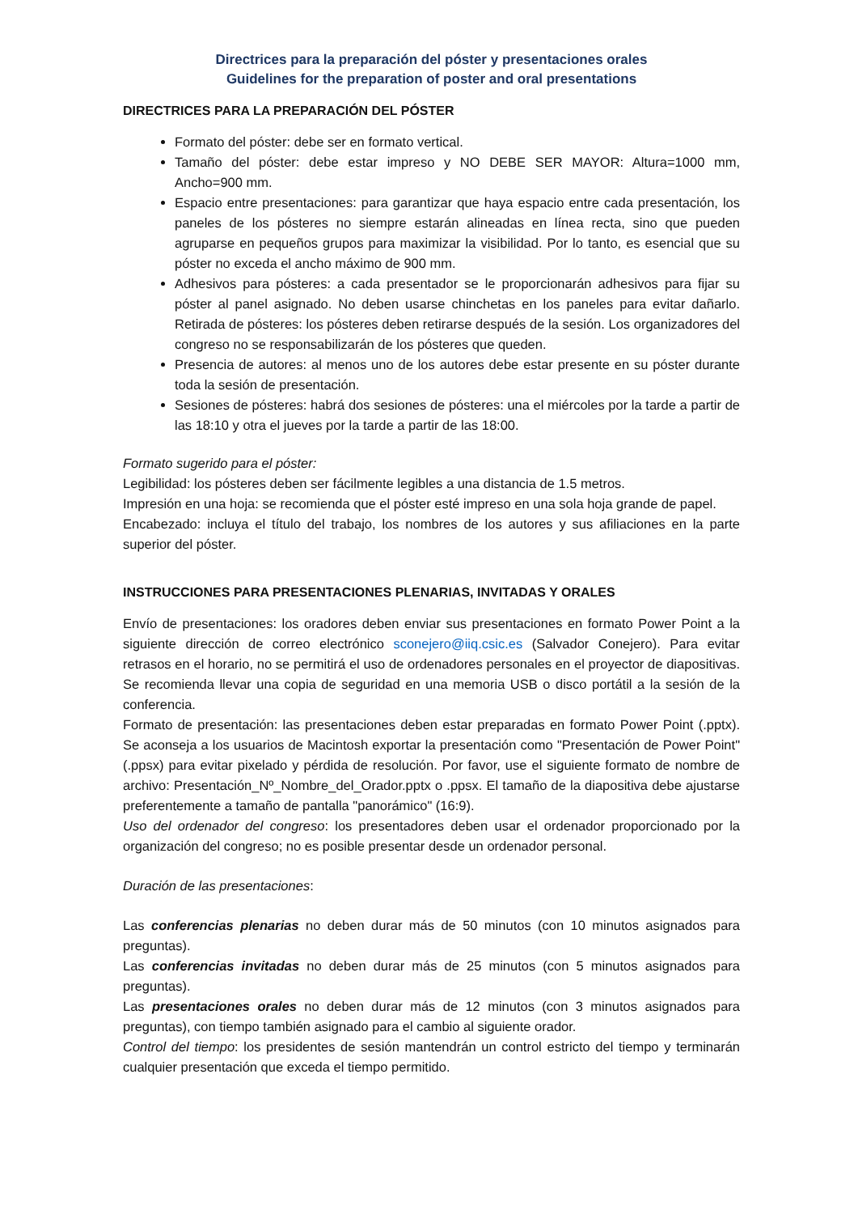Directrices para la preparación del póster y presentaciones orales
Guidelines for the preparation of poster and oral presentations
DIRECTRICES PARA LA PREPARACIÓN DEL PÓSTER
Formato del póster: debe ser en formato vertical.
Tamaño del póster: debe estar impreso y NO DEBE SER MAYOR: Altura=1000 mm, Ancho=900 mm.
Espacio entre presentaciones: para garantizar que haya espacio entre cada presentación, los paneles de los pósteres no siempre estarán alineadas en línea recta, sino que pueden agruparse en pequeños grupos para maximizar la visibilidad. Por lo tanto, es esencial que su póster no exceda el ancho máximo de 900 mm.
Adhesivos para pósteres: a cada presentador se le proporcionarán adhesivos para fijar su póster al panel asignado. No deben usarse chinchetas en los paneles para evitar dañarlo. Retirada de pósteres: los pósteres deben retirarse después de la sesión. Los organizadores del congreso no se responsabilizarán de los pósteres que queden.
Presencia de autores: al menos uno de los autores debe estar presente en su póster durante toda la sesión de presentación.
Sesiones de pósteres: habrá dos sesiones de pósteres: una el miércoles por la tarde a partir de las 18:10 y otra el jueves por la tarde a partir de las 18:00.
Formato sugerido para el póster:
Legibilidad: los pósteres deben ser fácilmente legibles a una distancia de 1.5 metros.
Impresión en una hoja: se recomienda que el póster esté impreso en una sola hoja grande de papel.
Encabezado: incluya el título del trabajo, los nombres de los autores y sus afiliaciones en la parte superior del póster.
INSTRUCCIONES PARA PRESENTACIONES PLENARIAS, INVITADAS Y ORALES
Envío de presentaciones: los oradores deben enviar sus presentaciones en formato Power Point a la siguiente dirección de correo electrónico sconejero@iiq.csic.es (Salvador Conejero). Para evitar retrasos en el horario, no se permitirá el uso de ordenadores personales en el proyector de diapositivas. Se recomienda llevar una copia de seguridad en una memoria USB o disco portátil a la sesión de la conferencia.
Formato de presentación: las presentaciones deben estar preparadas en formato Power Point (.pptx). Se aconseja a los usuarios de Macintosh exportar la presentación como "Presentación de Power Point" (.ppsx) para evitar pixelado y pérdida de resolución. Por favor, use el siguiente formato de nombre de archivo: Presentación_Nº_Nombre_del_Orador.pptx o .ppsx. El tamaño de la diapositiva debe ajustarse preferentemente a tamaño de pantalla "panorámico" (16:9).
Uso del ordenador del congreso: los presentadores deben usar el ordenador proporcionado por la organización del congreso; no es posible presentar desde un ordenador personal.
Duración de las presentaciones:
Las conferencias plenarias no deben durar más de 50 minutos (con 10 minutos asignados para preguntas).
Las conferencias invitadas no deben durar más de 25 minutos (con 5 minutos asignados para preguntas).
Las presentaciones orales no deben durar más de 12 minutos (con 3 minutos asignados para preguntas), con tiempo también asignado para el cambio al siguiente orador.
Control del tiempo: los presidentes de sesión mantendrán un control estricto del tiempo y terminarán cualquier presentación que exceda el tiempo permitido.